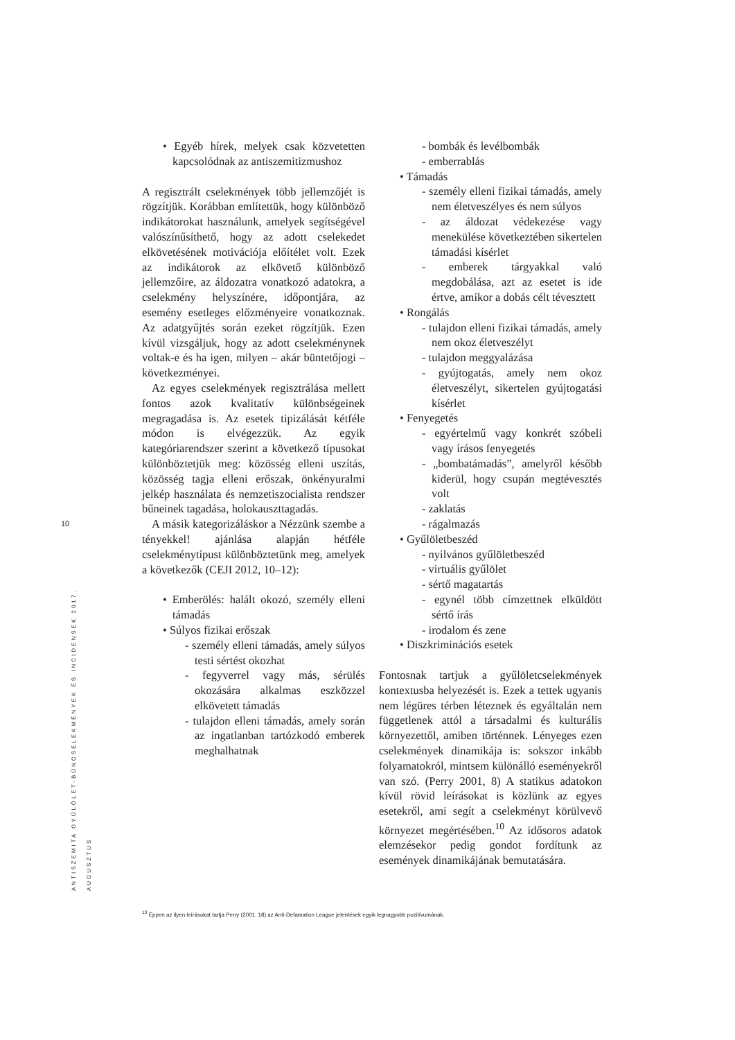10
ANTISZEMITA GYŰLÖLET-BŰNCSELEKMÉNYEK ÉS INCIDENSEK 2017. AUGUSZTUS
• Egyéb hírek, melyek csak közvetetten kapcsolódnak az antiszemitizmushoz
A regisztrált cselekmények több jellemzőjét is rögzítjük. Korábban említettük, hogy különböző indikátorokat használunk, amelyek segítségével valószínűsíthető, hogy az adott cselekedet elkövetésének motivációja előítélet volt. Ezek az indikátorok az elkövető különböző jellemzőire, az áldozatra vonatkozó adatokra, a cselekmény helyszínére, időpontjára, az esemény esetleges előzményeire vonatkoznak. Az adatgyűjtés során ezeket rögzítjük. Ezen kívül vizsgáljuk, hogy az adott cselekménynek voltak-e és ha igen, milyen – akár büntetőjogi – következményei.
Az egyes cselekmények regisztrálása mellett fontos azok kvalitatív különbségeinek megragadása is. Az esetek tipizálását kétféle módon is elvégezzük. Az egyik kategóriarendszer szerint a következő típusokat különböztetjük meg: közösség elleni uszítás, közösség tagja elleni erőszak, önkényuralmi jelkép használata és nemzetiszocialista rendszer bűneinek tagadása, holokauszttagadás.
A másik kategorizáláskor a Nézzünk szembe a tényekkel! ajánlása alapján hétféle cselekménytípust különböztetünk meg, amelyek a következők (CEJI 2012, 10–12):
• Emberölés: halált okozó, személy elleni támadás
• Súlyos fizikai erőszak
- személy elleni támadás, amely súlyos testi sértést okozhat
- fegyverrel vagy más, sérülés okozására alkalmas eszközzel elkövetett támadás
- tulajdon elleni támadás, amely során az ingatlanban tartózkodó emberek meghalhatnak
- bombák és levélbombák
- emberrablás
• Támadás
- személy elleni fizikai támadás, amely nem életveszélyes és nem súlyos
- az áldozat védekezése vagy menekülése következtében sikertelen támadási kísérlet
- emberek tárgyakkal való megdobálása, azt az esetet is ide értve, amikor a dobás célt tévesztett
• Rongálás
- tulajdon elleni fizikai támadás, amely nem okoz életveszélyt
- tulajdon meggyalázása
- gyújtogatás, amely nem okoz életveszélyt, sikertelen gyújtogatási kísérlet
• Fenyegetés
- egyértelmű vagy konkrét szóbeli vagy írásos fenyegetés
- „bombatámadás”, amelyről később kiderül, hogy csupán megtévesztés volt
- zaklatás
- rágalmazás
• Gyűlöletbeszéd
- nyilvános gyűlöletbeszéd
- virtuális gyűlölet
- sértő magatartás
- egynél több címzettnek elküldött sértő írás
- irodalom és zene
• Diszkriminációs esetek
Fontosnak tartjuk a gyűlöletcselekmények kontextusba helyezését is. Ezek a tettek ugyanis nem légüres térben léteznek és egyáltalán nem függetlenek attól a társadalmi és kulturális környezettől, amiben történnek. Lényeges ezen cselekmények dinamikája is: sokszor inkább folyamatokról, mintsem különálló eseményekről van szó. (Perry 2001, 8) A statikus adatokon kívül rövid leírásokat is közlünk az egyes esetekről, ami segít a cselekményt körülvevő környezet megértésében.<sup>10</sup> Az idősoros adatok elemzésekor pedig gondot fordítunk az események dinamikájának bemutatására.
<sup>10</sup> Éppen az ilyen leírásokat tartja Perry (2001, 18) az Anti-Defamation League jelentések egyik legnagyobb pozitívumának.